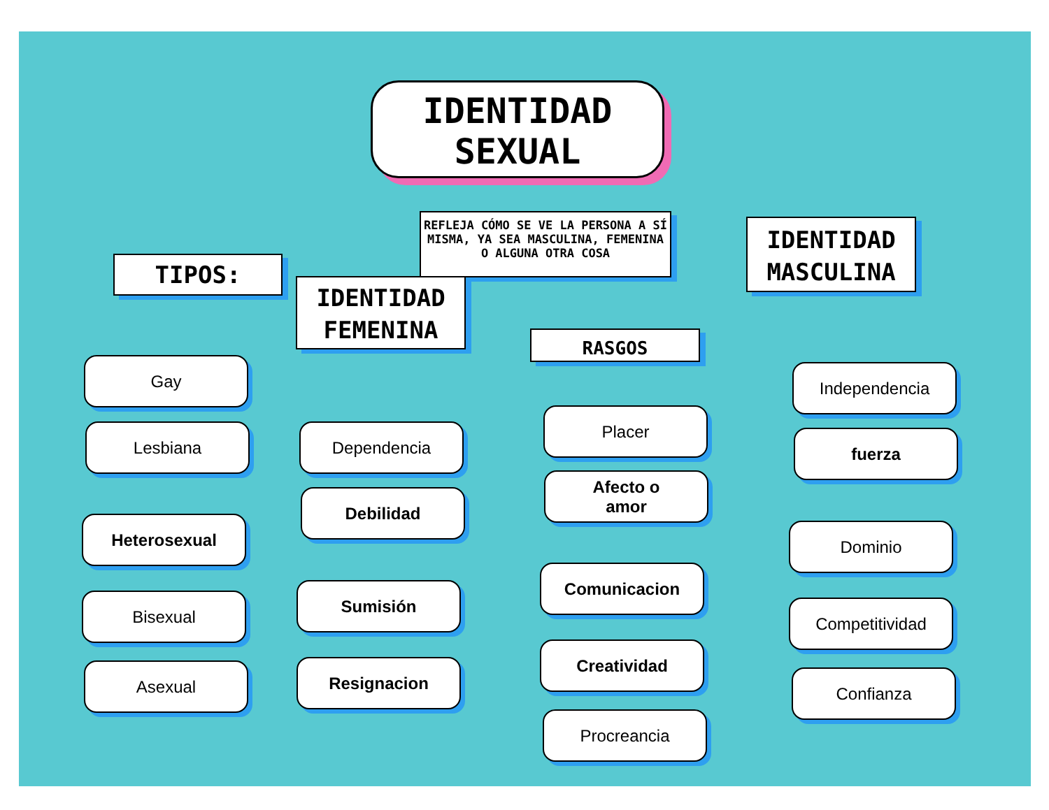IDENTIDAD
SEXUAL
REFLEJA CÓMO SE VE LA PERSONA A SÍ MISMA, YA SEA MASCULINA, FEMENINA O ALGUNA OTRA COSA
TIPOS:
Gay
Lesbiana
Heterosexual
Bisexual
Asexual
IDENTIDAD
FEMENINA
Dependencia
Debilidad
Sumisión
Resignacion
RASGOS
Placer
Afecto o
amor
Comunicacion
Creatividad
Procreancia
IDENTIDAD
MASCULINA
Independencia
fuerza
Dominio
Competitividad
Confianza